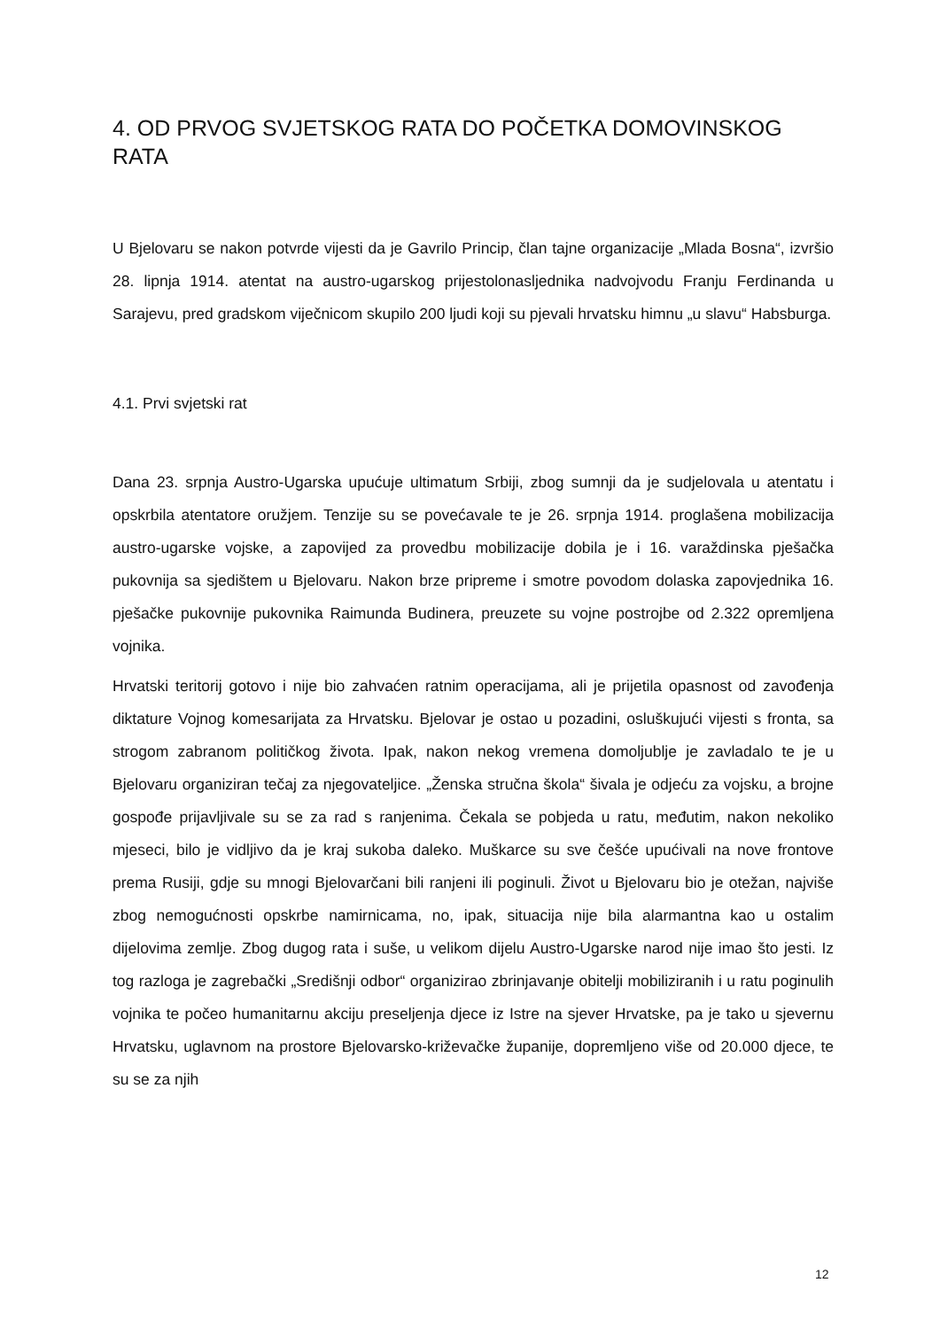4. OD PRVOG SVJETSKOG RATA DO POČETKA DOMOVINSKOG RATA
U Bjelovaru se nakon potvrde vijesti da je Gavrilo Princip, član tajne organizacije „Mlada Bosna“, izvršio 28. lipnja 1914. atentat na austro-ugarskog prijestolonasljednika nadvojvodu Franju Ferdinanda u Sarajevu, pred gradskom viječnicom skupilo 200 ljudi koji su pjevali hrvatsku himnu „u slavu“ Habsburga.
4.1. Prvi svjetski rat
Dana 23. srpnja Austro-Ugarska upućuje ultimatum Srbiji, zbog sumnji da je sudjelovala u atentatu i opskrbila atentatore oružjem. Tenzije su se povećavale te je 26. srpnja 1914. proglašena mobilizacija austro-ugarske vojske, a zapovijed za provedbu mobilizacije dobila je i 16. varaždinska pješačka pukovnija sa sjedištem u Bjelovaru. Nakon brze pripreme i smotre povodom dolaska zapovjednika 16. pješačke pukovnije pukovnika Raimunda Budinera, preuzete su vojne postrojbe od 2.322 opremljena vojnika.
Hrvatski teritorij gotovo i nije bio zahvaćen ratnim operacijama, ali je prijetila opasnost od zavođenja diktature Vojnog komesarijata za Hrvatsku. Bjelovar je ostao u pozadini, osluškujući vijesti s fronta, sa strogom zabranom političkog života. Ipak, nakon nekog vremena domoljublje je zavladalo te je u Bjelovaru organiziran tečaj za njegovateljice. „Ženska stručna škola“ šivala je odjeću za vojsku, a brojne gospođe prijavljivale su se za rad s ranjenima. Čekala se pobjeda u ratu, međutim, nakon nekoliko mjeseci, bilo je vidljivo da je kraj sukoba daleko. Muškarce su sve češće upućivali na nove frontove prema Rusiji, gdje su mnogi Bjelovarčani bili ranjeni ili poginuli. Život u Bjelovaru bio je otežan, najviše zbog nemogućnosti opskrbe namirnicama, no, ipak, situacija nije bila alarmantna kao u ostalim dijelovima zemlje. Zbog dugog rata i suše, u velikom dijelu Austro-Ugarske narod nije imao što jesti. Iz tog razloga je zagrebački „Središnji odbor“ organizirao zbrinjavanje obitelji mobiliziranih i u ratu poginulih vojnika te počeo humanitarnu akciju preseljenja djece iz Istre na sjever Hrvatske, pa je tako u sjevernu Hrvatsku, uglavnom na prostore Bjelovarsko-križevačke županije, dopremljeno više od 20.000 djece, te su se za njih
12